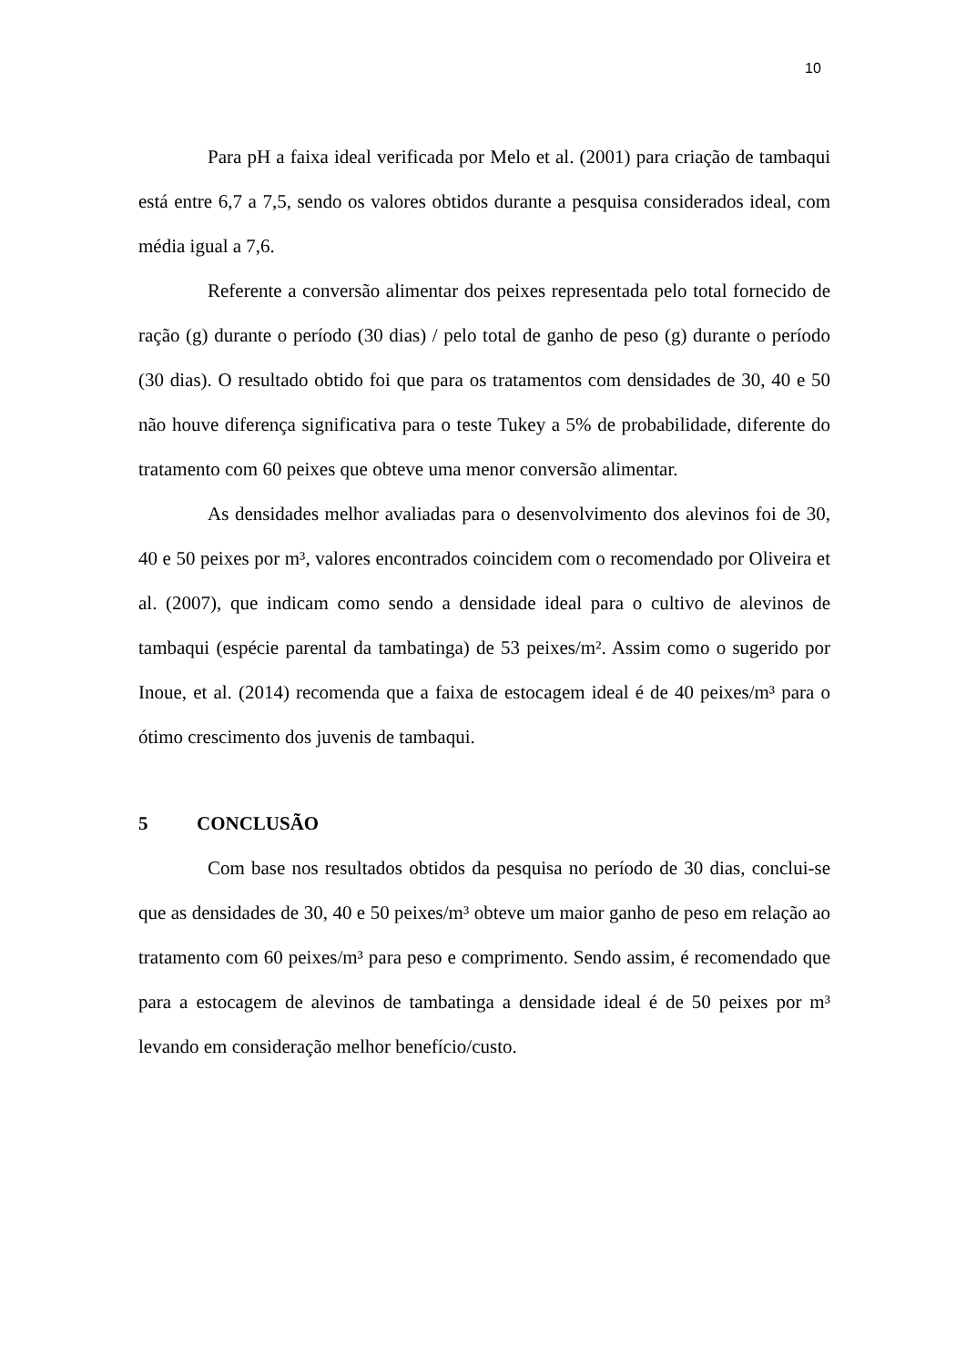10
Para pH a faixa ideal verificada por Melo et al. (2001) para criação de tambaqui está entre 6,7 a 7,5, sendo os valores obtidos durante a pesquisa considerados ideal, com média igual a 7,6.
Referente a conversão alimentar dos peixes representada pelo total fornecido de ração (g) durante o período (30 dias) / pelo total de ganho de peso (g) durante o período (30 dias). O resultado obtido foi que para os tratamentos com densidades de 30, 40 e 50 não houve diferença significativa para o teste Tukey a 5% de probabilidade, diferente do tratamento com 60 peixes que obteve uma menor conversão alimentar.
As densidades melhor avaliadas para o desenvolvimento dos alevinos foi de 30, 40 e 50 peixes por m³, valores encontrados coincidem com o recomendado por Oliveira et al. (2007), que indicam como sendo a densidade ideal para o cultivo de alevinos de tambaqui (espécie parental da tambatinga) de 53 peixes/m². Assim como o sugerido por Inoue, et al. (2014) recomenda que a faixa de estocagem ideal é de 40 peixes/m³ para o ótimo crescimento dos juvenis de tambaqui.
5 CONCLUSÃO
Com base nos resultados obtidos da pesquisa no período de 30 dias, conclui-se que as densidades de 30, 40 e 50 peixes/m³ obteve um maior ganho de peso em relação ao tratamento com 60 peixes/m³ para peso e comprimento. Sendo assim, é recomendado que para a estocagem de alevinos de tambatinga a densidade ideal é de 50 peixes por m³ levando em consideração melhor benefício/custo.